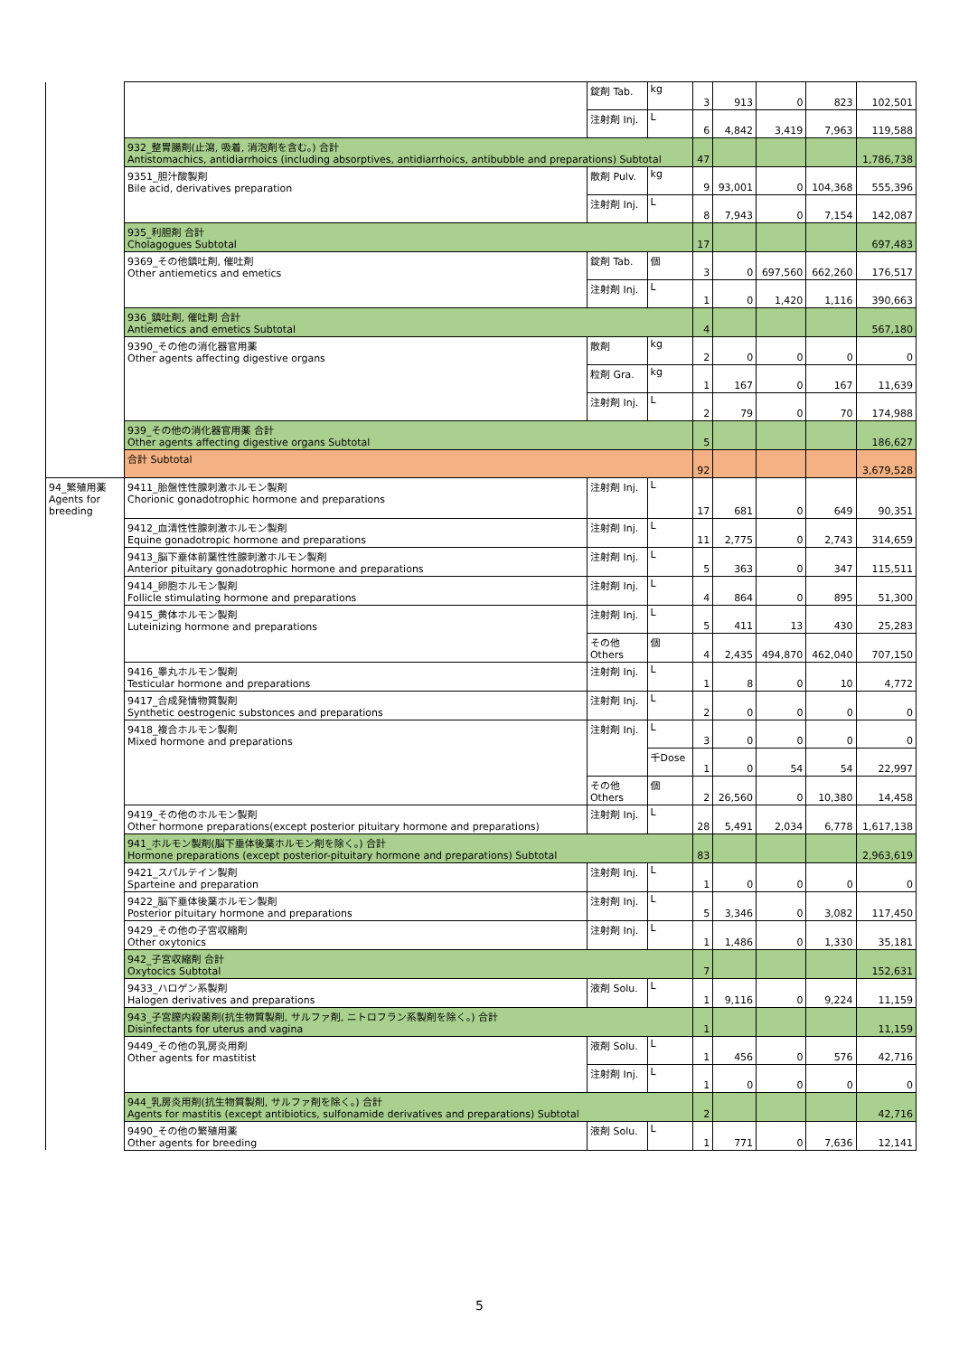| | | 錠剤 Tab. | kg | 3 | 913 | 0 | 823 | 102,501 |
| | | 注射剤 Inj. | L | 6 | 4,842 | 3,419 | 7,963 | 119,588 |
| | 932_整胃腸剤(止瀉, 吸着, 消泡剤を含む。) 合計 Antistomachics, antidiarrhoics (including absorptives, antidiarrhoics, antibubble and preparations) Subtotal | | | 47 | | | | 1,786,738 |
| | 9351_胆汁酸製剤 Bile acid, derivatives preparation | 散剤 Pulv. | kg | 9 | 93,001 | 0 | 104,368 | 555,396 |
| | | 注射剤 Inj. | L | 8 | 7,943 | 0 | 7,154 | 142,087 |
| | 935_利胆剤 合計 Cholagogues Subtotal | | | 17 | | | | 697,483 |
| | 9369_その他鎮吐剤, 催吐剤 Other antiemetics and emetics | 錠剤 Tab. | 個 | 3 | 0 | 697,560 | 662,260 | 176,517 |
| | | 注射剤 Inj. | L | 1 | 0 | 1,420 | 1,116 | 390,663 |
| | 936_鎮吐剤, 催吐剤 合計 Antiemetics and emetics Subtotal | | | 4 | | | | 567,180 |
| | 9390_その他の消化器官用薬 Other agents affecting digestive organs | 散剤 | kg | 2 | 0 | 0 | 0 | 0 |
| | | 粒剤 Gra. | kg | 1 | 167 | 0 | 167 | 11,639 |
| | | 注射剤 Inj. | L | 2 | 79 | 0 | 70 | 174,988 |
| | 939_その他の消化器官用薬 合計 Other agents affecting digestive organs Subtotal | | | 5 | | | | 186,627 |
| | 合計 Subtotal | | | 92 | | | | 3,679,528 |
| 94_繁殖用薬 Agents for breeding | 9411_胎盤性性腺刺激ホルモン製剤 Chorionic gonadotrophic hormone and preparations | 注射剤 Inj. | L | 17 | 681 | 0 | 649 | 90,351 |
| | 9412_血清性性腺刺激ホルモン製剤 Equine gonadotropic hormone and preparations | 注射剤 Inj. | L | 11 | 2,775 | 0 | 2,743 | 314,659 |
| | 9413_脳下垂体前葉性性腺刺激ホルモン製剤 Anterior pituitary gonadotrophic hormone and preparations | 注射剤 Inj. | L | 5 | 363 | 0 | 347 | 115,511 |
| | 9414_卵胞ホルモン製剤 Follicle stimulating hormone and preparations | 注射剤 Inj. | L | 4 | 864 | 0 | 895 | 51,300 |
| | 9415_黄体ホルモン製剤 Luteinizing hormone and preparations | 注射剤 Inj. | L | 5 | 411 | 13 | 430 | 25,283 |
| | | その他 Others | 個 | 4 | 2,435 | 494,870 | 462,040 | 707,150 |
| | 9416_睾丸ホルモン製剤 Testicular hormone and preparations | 注射剤 Inj. | L | 1 | 8 | 0 | 10 | 4,772 |
| | 9417_合成発情物質製剤 Synthetic oestrogenic substonces and preparations | 注射剤 Inj. | L | 2 | 0 | 0 | 0 | 0 |
| | 9418_複合ホルモン製剤 Mixed hormone and preparations | 注射剤 Inj. | L | 3 | 0 | 0 | 0 | 0 |
| | | | 千Dose | 1 | 0 | 54 | 54 | 22,997 |
| | | その他 Others | 個 | 2 | 26,560 | 0 | 10,380 | 14,458 |
| | 9419_その他のホルモン製剤 Other hormone preparations(except posterior pituitary hormone and preparations) | 注射剤 Inj. | L | 28 | 5,491 | 2,034 | 6,778 | 1,617,138 |
| | 941_ホルモン製剤(脳下垂体後葉ホルモン剤を除く。) 合計 Hormone preparations (except posterior-pituitary hormone and preparations) Subtotal | | | 83 | | | | 2,963,619 |
| | 9421_スパルテイン製剤 Sparteine and preparation | 注射剤 Inj. | L | 1 | 0 | 0 | 0 | 0 |
| | 9422_脳下垂体後葉ホルモン製剤 Posterior pituitary hormone and preparations | 注射剤 Inj. | L | 5 | 3,346 | 0 | 3,082 | 117,450 |
| | 9429_その他の子宮収縮剤 Other oxytonics | 注射剤 Inj. | L | 1 | 1,486 | 0 | 1,330 | 35,181 |
| | 942_子宮収縮剤 合計 Oxytocics Subtotal | | | 7 | | | | 152,631 |
| | 9433_ハロゲン系製剤 Halogen derivatives and preparations | 液剤 Solu. | L | 1 | 9,116 | 0 | 9,224 | 11,159 |
| | 943_子宮膣内殺菌剤(抗生物質製剤, サルファ剤, ニトロフラン系製剤を除く。) 合計 Disinfectants for uterus and vagina | | | 1 | | | | 11,159 |
| | 9449_その他の乳房炎用剤 Other agents for mastitist | 液剤 Solu. | L | 1 | 456 | 0 | 576 | 42,716 |
| | | 注射剤 Inj. | L | 1 | 0 | 0 | 0 | 0 |
| | 944_乳房炎用剤(抗生物質製剤, サルファ剤を除く。) 合計 Agents for mastitis (except antibiotics, sulfonamide derivatives and preparations) Subtotal | | | 2 | | | | 42,716 |
| | 9490_その他の繁殖用薬 Other agents for breeding | 液剤 Solu. | L | 1 | 771 | 0 | 7,636 | 12,141 |
5